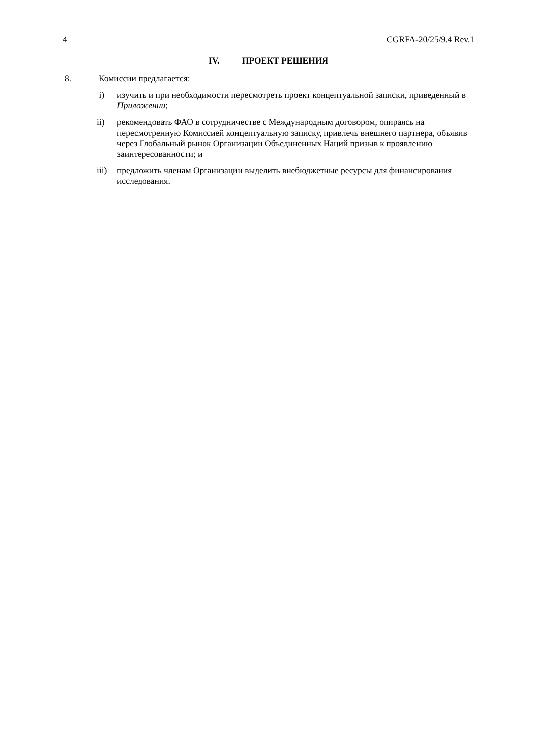4 CGRFA-20/25/9.4 Rev.1
IV. ПРОЕКТ РЕШЕНИЯ
8. Комиссии предлагается:
i) изучить и при необходимости пересмотреть проект концептуальной записки, приведенный в Приложении;
ii) рекомендовать ФАО в сотрудничестве с Международным договором, опираясь на пересмотренную Комиссией концептуальную записку, привлечь внешнего партнера, объявив через Глобальный рынок Организации Объединенных Наций призыв к проявлению заинтересованности; и
iii) предложить членам Организации выделить внебюджетные ресурсы для финансирования исследования.